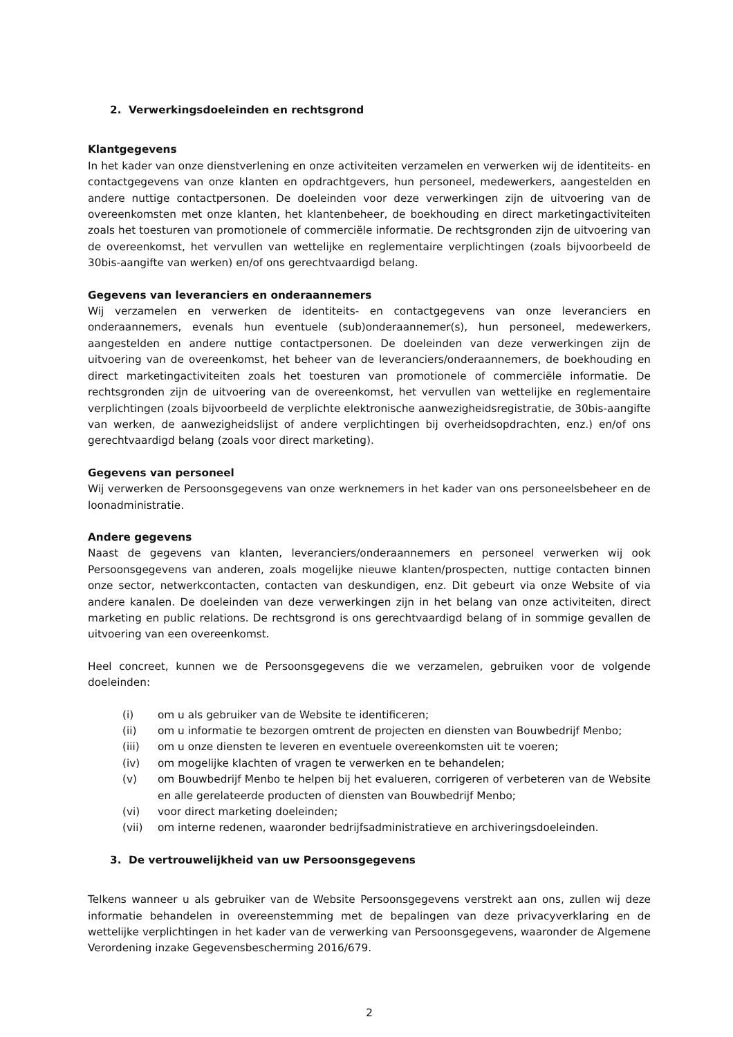2. Verwerkingsdoeleinden en rechtsgrond
Klantgegevens
In het kader van onze dienstverlening en onze activiteiten verzamelen en verwerken wij de identiteits- en contactgegevens van onze klanten en opdrachtgevers, hun personeel, medewerkers, aangestelden en andere nuttige contactpersonen. De doeleinden voor deze verwerkingen zijn de uitvoering van de overeenkomsten met onze klanten, het klantenbeheer, de boekhouding en direct marketingactiviteiten zoals het toesturen van promotionele of commerciële informatie. De rechtsgronden zijn de uitvoering van de overeenkomst, het vervullen van wettelijke en reglementaire verplichtingen (zoals bijvoorbeeld de 30bis-aangifte van werken) en/of ons gerechtvaardigd belang.
Gegevens van leveranciers en onderaannemers
Wij verzamelen en verwerken de identiteits- en contactgegevens van onze leveranciers en onderaannemers, evenals hun eventuele (sub)onderaannemer(s), hun personeel, medewerkers, aangestelden en andere nuttige contactpersonen. De doeleinden van deze verwerkingen zijn de uitvoering van de overeenkomst, het beheer van de leveranciers/onderaannemers, de boekhouding en direct marketingactiviteiten zoals het toesturen van promotionele of commerciële informatie. De rechtsgronden zijn de uitvoering van de overeenkomst, het vervullen van wettelijke en reglementaire verplichtingen (zoals bijvoorbeeld de verplichte elektronische aanwezigheidsregistratie, de 30bis-aangifte van werken, de aanwezigheidslijst of andere verplichtingen bij overheidsopdrachten, enz.) en/of ons gerechtvaardigd belang (zoals voor direct marketing).
Gegevens van personeel
Wij verwerken de Persoonsgegevens van onze werknemers in het kader van ons personeelsbeheer en de loonadministratie.
Andere gegevens
Naast de gegevens van klanten, leveranciers/onderaannemers en personeel verwerken wij ook Persoonsgegevens van anderen, zoals mogelijke nieuwe klanten/prospecten, nuttige contacten binnen onze sector, netwerkcontacten, contacten van deskundigen, enz. Dit gebeurt via onze Website of via andere kanalen. De doeleinden van deze verwerkingen zijn in het belang van onze activiteiten, direct marketing en public relations. De rechtsgrond is ons gerechtvaardigd belang of in sommige gevallen de uitvoering van een overeenkomst.
Heel concreet, kunnen we de Persoonsgegevens die we verzamelen, gebruiken voor de volgende doeleinden:
(i) om u als gebruiker van de Website te identificeren;
(ii) om u informatie te bezorgen omtrent de projecten en diensten van Bouwbedrijf Menbo;
(iii) om u onze diensten te leveren en eventuele overeenkomsten uit te voeren;
(iv) om mogelijke klachten of vragen te verwerken en te behandelen;
(v) om Bouwbedrijf Menbo te helpen bij het evalueren, corrigeren of verbeteren van de Website en alle gerelateerde producten of diensten van Bouwbedrijf Menbo;
(vi) voor direct marketing doeleinden;
(vii) om interne redenen, waaronder bedrijfsadministratieve en archiveringsdoeleinden.
3. De vertrouwelijkheid van uw Persoonsgegevens
Telkens wanneer u als gebruiker van de Website Persoonsgegevens verstrekt aan ons, zullen wij deze informatie behandelen in overeenstemming met de bepalingen van deze privacyverklaring en de wettelijke verplichtingen in het kader van de verwerking van Persoonsgegevens, waaronder de Algemene Verordening inzake Gegevensbescherming 2016/679.
2